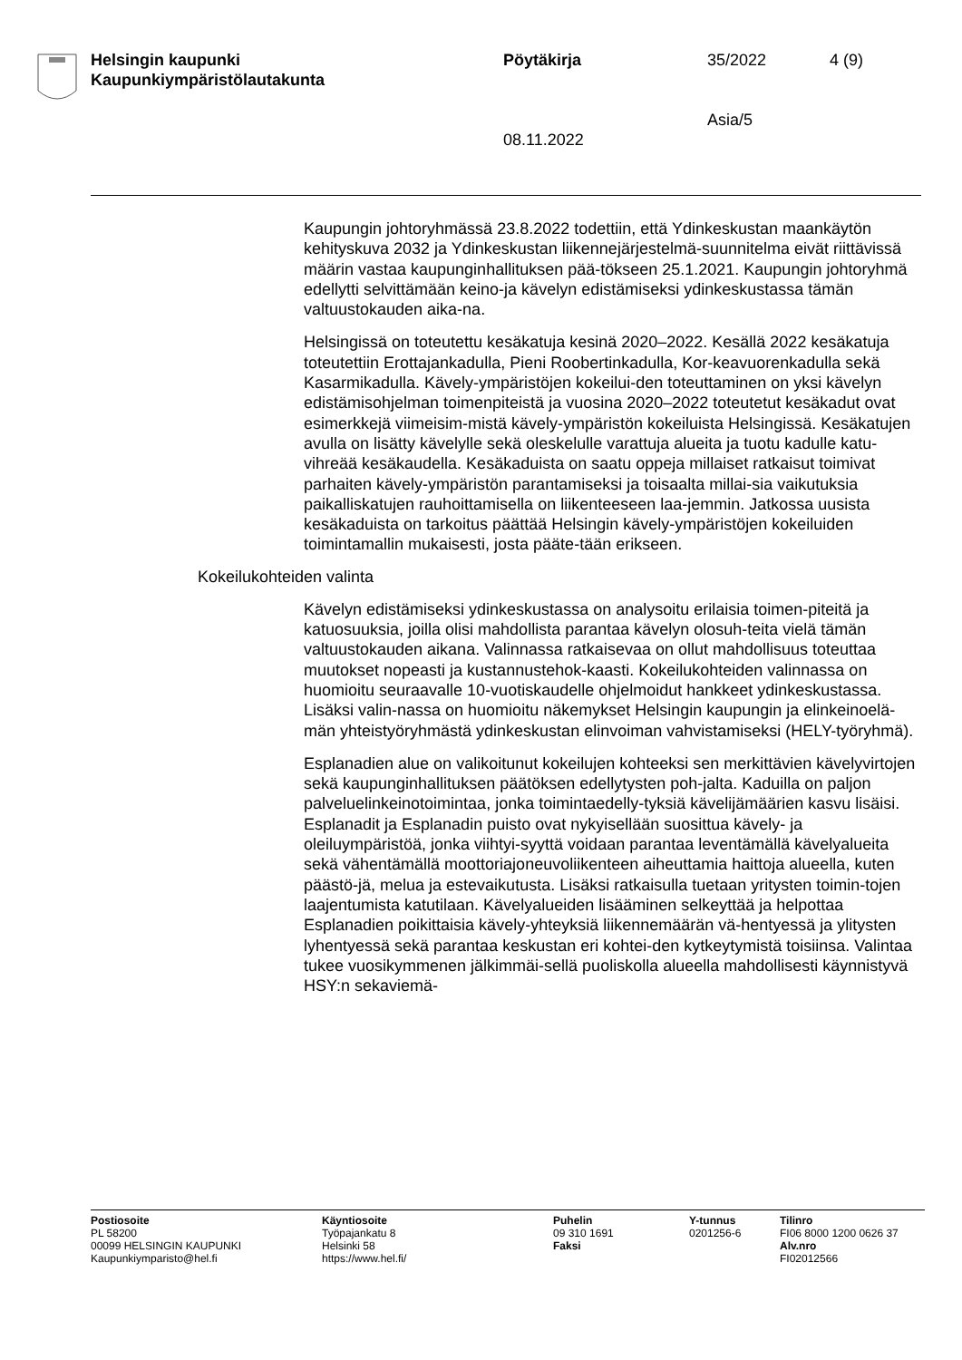Helsingin kaupunki
Kaupunkiympäristölautakunta
Pöytäkirja
08.11.2022
35/2022
Asia/5
4 (9)
Kaupungin johtoryhmässä 23.8.2022 todettiin, että Ydinkeskustan maankäytön kehityskuva 2032 ja Ydinkeskustan liikennejärjestelmä-suunnitelma eivät riittävissä määrin vastaa kaupunginhallituksen pää-tökseen 25.1.2021. Kaupungin johtoryhmä edellytti selvittämään keino-ja kävelyn edistämiseksi ydinkeskustassa tämän valtuustokauden aika-na.
Helsingissä on toteutettu kesäkatuja kesinä 2020–2022. Kesällä 2022 kesäkatuja toteutettiin Erottajankadulla, Pieni Roobertinkadulla, Kor-keavuorenkadulla sekä Kasarmikadulla. Kävely-ympäristöjen kokeilui-den toteuttaminen on yksi kävelyn edistämisohjelman toimenpiteistä ja vuosina 2020–2022 toteutetut kesäkadut ovat esimerkkejä viimeisim-mistä kävely-ympäristön kokeiluista Helsingissä. Kesäkatujen avulla on lisätty kävelylle sekä oleskelulle varattuja alueita ja tuotu kadulle katu-vihreää kesäkaudella. Kesäkaduista on saatu oppeja millaiset ratkaisut toimivat parhaiten kävely-ympäristön parantamiseksi ja toisaalta millai-sia vaikutuksia paikalliskatujen rauhoittamisella on liikenteeseen laa-jemmin. Jatkossa uusista kesäkaduista on tarkoitus päättää Helsingin kävely-ympäristöjen kokeiluiden toimintamallin mukaisesti, josta pääte-tään erikseen.
Kokeilukohteiden valinta
Kävelyn edistämiseksi ydinkeskustassa on analysoitu erilaisia toimen-piteitä ja katuosuuksia, joilla olisi mahdollista parantaa kävelyn olosuh-teita vielä tämän valtuustokauden aikana. Valinnassa ratkaisevaa on ollut mahdollisuus toteuttaa muutokset nopeasti ja kustannustehok-kaasti. Kokeilukohteiden valinnassa on huomioitu seuraavalle 10-vuotiskaudelle ohjelmoidut hankkeet ydinkeskustassa. Lisäksi valin-nassa on huomioitu näkemykset Helsingin kaupungin ja elinkeinoelä-män yhteistyöryhmästä ydinkeskustan elinvoiman vahvistamiseksi (HELY-työryhmä).
Esplanadien alue on valikoitunut kokeilujen kohteeksi sen merkittävien kävelyvirtojen sekä kaupunginhallituksen päätöksen edellytysten poh-jalta. Kaduilla on paljon palveluelinkeinotoimintaa, jonka toimintaedelly-tyksiä kävelijämäärien kasvu lisäisi. Esplanadit ja Esplanadin puisto ovat nykyisellään suosittua kävely- ja oleiluympäristöä, jonka viihtyi-syyttä voidaan parantaa leventämällä kävelyalueita sekä vähentämällä moottoriajoneuvoliikenteen aiheuttamia haittoja alueella, kuten päästö-jä, melua ja estevaikutusta. Lisäksi ratkaisulla tuetaan yritysten toimin-tojen laajentumista katutilaan. Kävelyalueiden lisääminen selkeyttää ja helpottaa Esplanadien poikittaisia kävely-yhteyksiä liikennemäärän vä-hentyessä ja ylitysten lyhentyessä sekä parantaa keskustan eri kohtei-den kytkeytymistä toisiinsa. Valintaa tukee vuosikymmenen jälkimmäi-sellä puoliskolla alueella mahdollisesti käynnistyvä HSY:n sekaviemä-
Postiosoite
PL 58200
00099 HELSINGIN KAUPUNKI
Kaupunkiymparisto@hel.fi
Käyntiosoite
Työpajankatu 8
Helsinki 58
https://www.hel.fi/
Puhelin
09 310 1691
Faksi
Y-tunnus
0201256-6
Tilinro
FI06 8000 1200 0626 37
Alv.nro
FI02012566